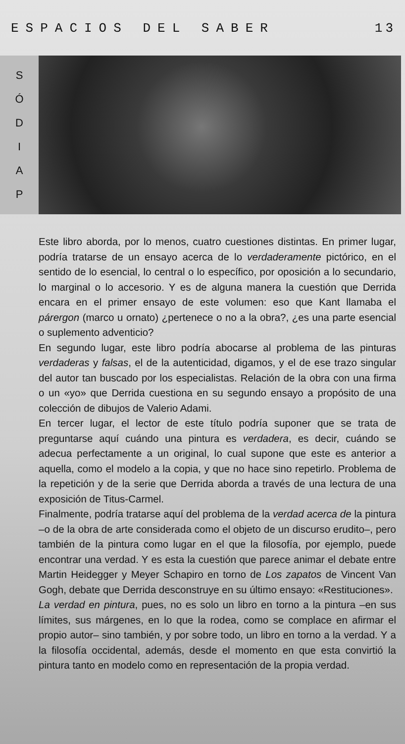ESPACIOS DEL SABER 13
SÓDIAP
Este libro aborda, por lo menos, cuatro cuestiones distintas. En primer lugar, podría tratarse de un ensayo acerca de lo verdaderamente pictórico, en el sentido de lo esencial, lo central o lo específico, por oposición a lo secundario, lo marginal o lo accesorio. Y es de alguna manera la cuestión que Derrida encara en el primer ensayo de este volumen: eso que Kant llamaba el párergon (marco u ornato) ¿pertenece o no a la obra?, ¿es una parte esencial o suplemento adventicio?
En segundo lugar, este libro podría abocarse al problema de las pinturas verdaderas y falsas, el de la autenticidad, digamos, y el de ese trazo singular del autor tan buscado por los especialistas. Relación de la obra con una firma o un «yo» que Derrida cuestiona en su segundo ensayo a propósito de una colección de dibujos de Valerio Adami.
En tercer lugar, el lector de este título podría suponer que se trata de preguntarse aquí cuándo una pintura es verdadera, es decir, cuándo se adecua perfectamente a un original, lo cual supone que este es anterior a aquella, como el modelo a la copia, y que no hace sino repetirlo. Problema de la repetición y de la serie que Derrida aborda a través de una lectura de una exposición de Titus-Carmel.
Finalmente, podría tratarse aquí del problema de la verdad acerca de la pintura –o de la obra de arte considerada como el objeto de un discurso erudito–, pero también de la pintura como lugar en el que la filosofía, por ejemplo, puede encontrar una verdad. Y es esta la cuestión que parece animar el debate entre Martin Heidegger y Meyer Schapiro en torno de Los zapatos de Vincent Van Gogh, debate que Derrida desconstruye en su último ensayo: «Restituciones».
La verdad en pintura, pues, no es solo un libro en torno a la pintura –en sus límites, sus márgenes, en lo que la rodea, como se complace en afirmar el propio autor– sino también, y por sobre todo, un libro en torno a la verdad. Y a la filosofía occidental, además, desde el momento en que esta convirtió la pintura tanto en modelo como en representación de la propia verdad.